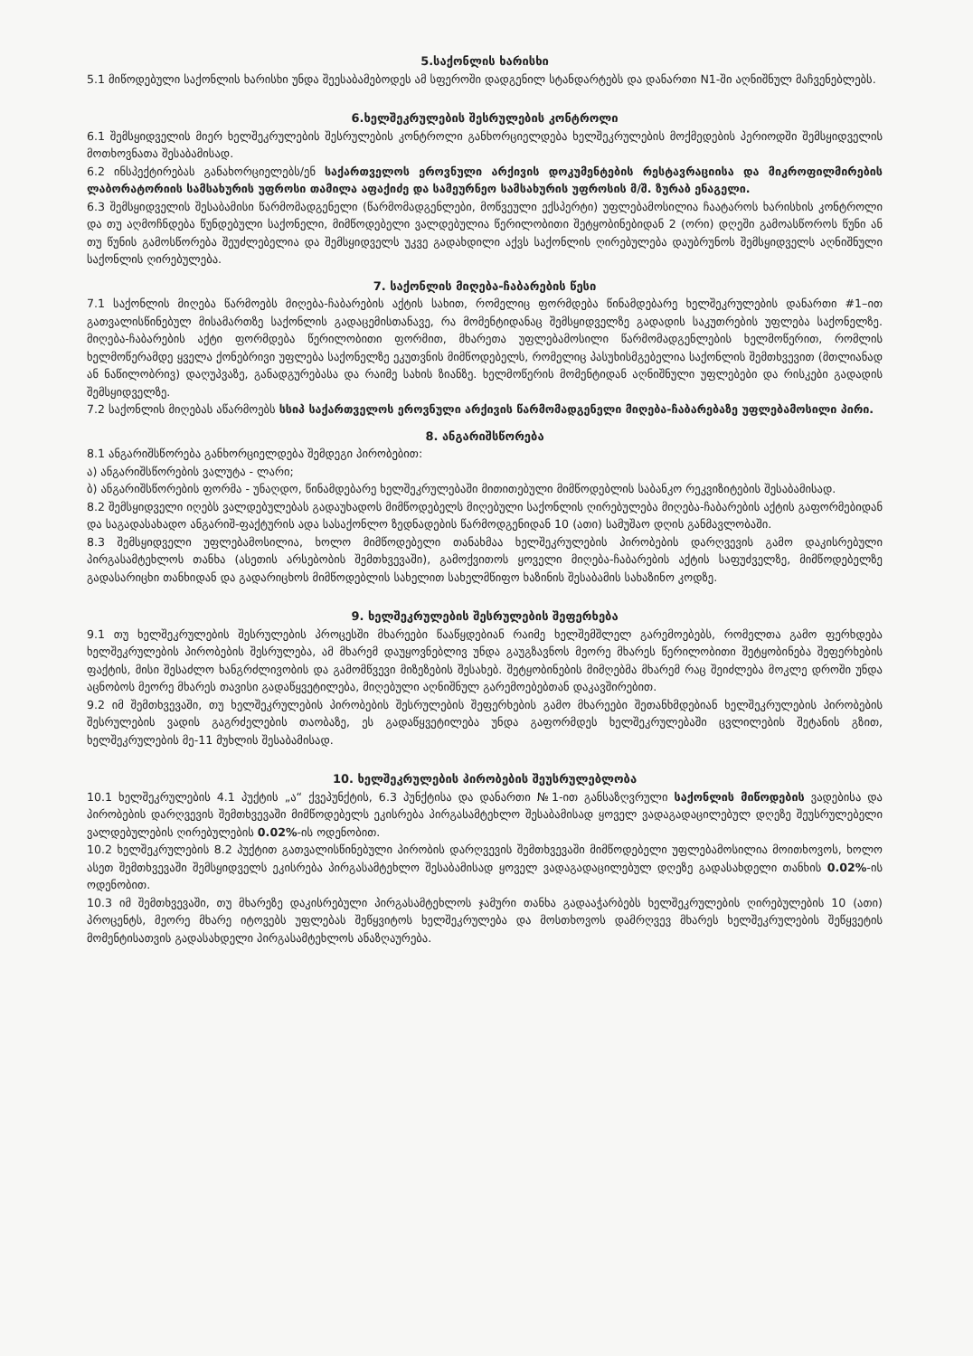5.საქონლის ხარისხი
5.1 მიწოდებული საქონლის ხარისხი უნდა შეესაბამებოდეს ამ სფეროში დადგენილ სტანდარტებს და დანართი N1-ში აღნიშნულ მაჩვენებლებს.
6.ხელშეკრულების შესრულების კონტროლი
6.1 შემსყიდველის მიერ ხელშეკრულების შესრულების კონტროლი განხორციელდება ხელშეკრულების მოქმედების პერიოდში შემსყიდველის მოთხოვნათა შესაბამისად.
6.2 ინსპექტირებას განახორციელებს/ენ საქართველოს ეროვნული არქივის დოკუმენტების რესტავრაციისა და მიკროფილმირების ლაბორატორიის სამსახურის უფროსი თამილა აფაქიძე და სამეურნეო სამსახურის უფროსის მ/შ. ზურაბ ენაგელი.
6.3 შემსყიდველის შესაბამისი წარმომადგენელი (წარმომადგენლები, მოწვეული ექსპერტი) უფლებამოსილია ჩაატაროს ხარისხის კონტროლი და თუ აღმოჩნდება წუნდებული საქონელი, მიმწოდებელი ვალდებულია წერილობითი შეტყობინებიდან 2 (ორი) დღეში გამოასწოროს წუნი ან თუ წუნის გამოსწორება შეუძლებელია და შემსყიდველს უკვე გადახდილი აქვს საქონლის ღირებულება დაუბრუნოს შემსყიდველს აღნიშნული საქონლის ღირებულება.
7. საქონლის მიღება-ჩაბარების წესი
7.1 საქონლის მიღება წარმოებს მიღება-ჩაბარების აქტის სახით, რომელიც ფორმდება წინამდებარე ხელშეკრულების დანართი #1–ით გათვალისწინებულ მისამართზე საქონლის გადაცემისთანავე, რა მომენტიდანაც შემსყიდველზე გადადის საკუთრების უფლება საქონელზე. მიღება-ჩაბარების აქტი ფორმდება წერილობითი ფორმით, მხარეთა უფლებამოსილი წარმომადგენლების ხელმოწერით, რომლის ხელმოწერამდე ყველა ქონებრივი უფლება საქონელზე ეკუთვნის მიმწოდებელს, რომელიც პასუხისმგებელია საქონლის შემთხვევით (მთლიანად ან ნაწილობრივ) დაღუპვაზე, განადგურებასა და რაიმე სახის ზიანზე. ხელმოწერის მომენტიდან აღნიშნული უფლებები და რისკები გადადის შემსყიდველზე.
7.2 საქონლის მიღებას აწარმოებს სსიპ საქართველოს ეროვნული არქივის წარმომადგენელი მიღება-ჩაბარებაზე უფლებამოსილი პირი.
8. ანგარიშსწორება
8.1 ანგარიშსწორება განხორციელდება შემდეგი პირობებით:
ა) ანგარიშსწორების ვალუტა - ლარი;
ბ) ანგარიშსწორების ფორმა - უნაღდო, წინამდებარე ხელშეკრულებაში მითითებული მიმწოდებლის საბანკო რეკვიზიტების შესაბამისად.
8.2 შემსყიდველი იღებს ვალდებულებას გადაუხადოს მიმწოდებელს მიღებული საქონლის ღირებულება მიღება-ჩაბარების აქტის გაფორმებიდან და საგადასახადო ანგარიშ-ფაქტურის ადა სასაქონლო ზედნადების წარმოდგენიდან 10 (ათი) სამუშაო დღის განმავლობაში.
8.3 შემსყიდველი უფლებამოსილია, ხოლო მიმწოდებელი თანახმაა ხელშეკრულების პირობების დარღვევის გამო დაკისრებული პირგასამტეხლოს თანხა (ასეთის არსებობის შემთხვევაში), გამოქვითოს ყოველი მიღება-ჩაბარების აქტის საფუძველზე, მიმწოდებელზე გადასარიცხი თანხიდან და გადარიცხოს მიმწოდებლის სახელით სახელმწიფო ხაზინის შესაბამის სახაზინო კოდზე.
9. ხელშეკრულების შესრულების შეფერხება
9.1 თუ ხელშეკრულების შესრულების პროცესში მხარეები წააწყდებიან რაიმე ხელშემშლელ გარემოებებს, რომელთა გამო ფერხდება ხელშეკრულების პირობების შესრულება, ამ მხარემ დაუყოვნებლივ უნდა გაუგზავნოს მეორე მხარეს წერილობითი შეტყობინება შეფერხების ფაქტის, მისი შესაძლო ხანგრძლივობის და გამომწვევი მიზეზების შესახებ. შეტყობინების მიმღებმა მხარემ რაც შეიძლება მოკლე დროში უნდა აცნობოს მეორე მხარეს თავისი გადაწყვეტილება, მიღებული აღნიშნულ გარემოებებთან დაკავშირებით.
9.2 იმ შემთხვევაში, თუ ხელშეკრულების პირობების შესრულების შეფერხების გამო მხარეები შეთანხმდებიან ხელშეკრულების პირობების შესრულების ვადის გაგრძელების თაობაზე, ეს გადაწყვეტილება უნდა გაფორმდეს ხელშეკრულებაში ცვლილების შეტანის გზით, ხელშეკრულების მე-11 მუხლის შესაბამისად.
10. ხელშეკრულების პირობების შეუსრულებლობა
10.1 ხელშეკრულების 4.1 პუქტის „ა“ ქვეპუნქტის, 6.3 პუნქტისა და დანართი №1-ით განსაზღვრული საქონლის მიწოდების ვადებისა და პირობების დარღვევის შემთხვევაში მიმწოდებელს ეკისრება პირგასამტეხლო შესაბამისად ყოველ ვადაგადაცილებულ დღეზე შეუსრულებელი ვალდებულების ღირებულების 0.02%-ის ოდენობით.
10.2 ხელშეკრულების 8.2 პუქტით გათვალისწინებული პირობის დარღვევის შემთხვევაში მიმწოდებელი უფლებამოსილია მოითხოვოს, ხოლო ასეთ შემთხვევაში შემსყიდველს ეკისრება პირგასამტეხლო შესაბამისად ყოველ ვადაგადაცილებულ დღეზე გადასახდელი თანხის 0.02%-ის ოდენობით.
10.3 იმ შემთხვევაში, თუ მხარეზე დაკისრებული პირგასამტეხლოს ჯამური თანხა გადააჭარბებს ხელშეკრულების ღირებულების 10 (ათი) პროცენტს, მეორე მხარე იტოვებს უფლებას შეწყვიტოს ხელშეკრულება და მოსთხოვოს დამრღვევ მხარეს ხელშეკრულების შეწყვეტის მომენტისათვის გადასახდელი პირგასამტეხლოს ანაზღაურება.